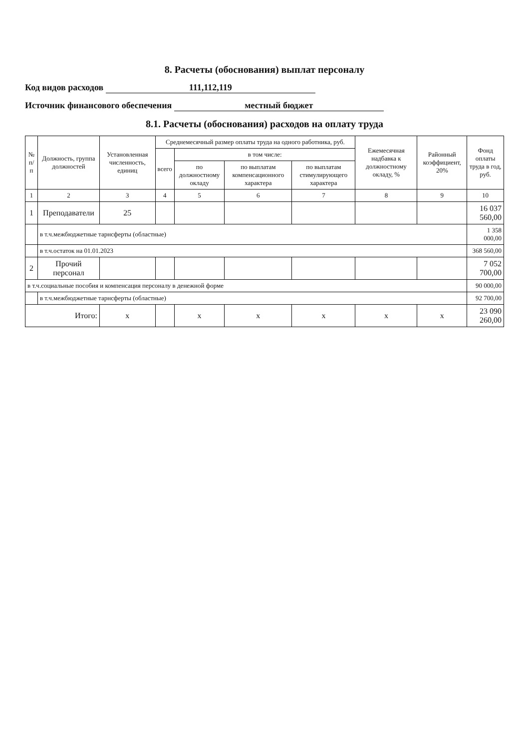8. Расчеты (обоснования) выплат персоналу
Код видов расходов 111,112,119
Источник финансового обеспечения местный бюджет
8.1. Расчеты (обоснования) расходов на оплату труда
| № п/п | Должность, группа должностей | Установленная численность, единиц | Среднемесячный размер оплаты труда на одного работника, руб. | | | | Ежемесячная надбавка к должностному окладу, % | Районный коэффициент, 20% | Фонд оплаты труда в год, руб. |
| --- | --- | --- | --- | --- | --- | --- | --- | --- | --- |
| | | | всего | в том числе: | | | | | |
| | | | | по должностному окладу | по выплатам компенсационного характера | по выплатам стимулирующего характера | | | |
| 1 | 2 | 3 | 4 | 5 | 6 | 7 | 8 | 9 | 10 |
| 1 | Преподаватели | 25 | | | | | | | 16 037 560,00 |
| | в т.ч.межбюджетные тарнсферты (областные) | | | | | | | | 1 358 000,00 |
| | в т.ч.остаток на 01.01.2023 | | | | | | | | 368 560,00 |
| 2 | Прочий персонал | | | | | | | | 7 052 700,00 |
| в т.ч.социальные пособия и компенсация персоналу в денежной форме | | | | | | | | | 90 000,00 |
| | в т.ч.межбюджетные тарнсферты (областные) | | | | | | | | 92 700,00 |
| Итого: | | х | | х | х | х | х | х | 23 090 260,00 |